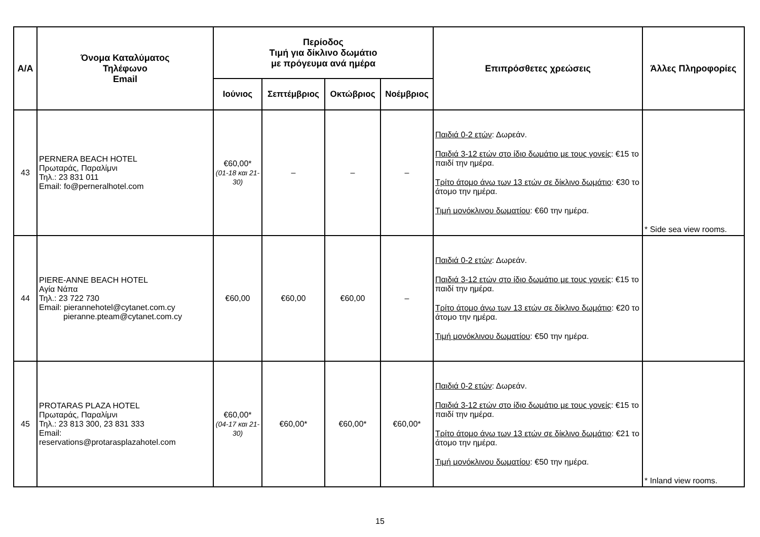| Α/Α | Όνομα Καταλύματος Τηλέφωνο Email | Περίοδος Τιμή για δίκλινο δωμάτιο με πρόγευμα ανά ημέρα | | | | Επιπρόσθετες χρεώσεις | Άλλες Πληροφορίες |
| --- | --- | --- | --- | --- | --- | --- | --- |
| | | Ιούνιος | Σεπτέμβριος | Οκτώβριος | Νοέμβριος | | |
| 43 | PERNERA BEACH HOTEL Πρωταράς, Παραλίμνι Τηλ.: 23 831 011 Email: fo@perneralhotel.com | €60,00* (01-18 και 21-30) | – | – | – | Παιδιά 0-2 ετών : Δωρεάν. Παιδιά 3-12 ετών στο ίδιο δωμάτιο με τους γονείς : €15 το παιδί την ημέρα. Τρίτο άτομο άνω των 13 ετών σε δίκλινο δωμάτιο : €30 το άτομο την ημέρα. Τιμή μονόκλινου δωματίου : €60 την ημέρα. | * Side sea view rooms. |
| 44 | PIERE-ANNE BEACH HOTEL Αγία Νάπα Τηλ.: 23 722 730 Email: pierannehotel@cytanet.com.cy pieranne.pteam@cytanet.com.cy | €60,00 | €60,00 | €60,00 | – | Παιδιά 0-2 ετών : Δωρεάν. Παιδιά 3-12 ετών στο ίδιο δωμάτιο με τους γονείς : €15 το παιδί την ημέρα. Τρίτο άτομο άνω των 13 ετών σε δίκλινο δωμάτιο : €20 το άτομο την ημέρα. Τιμή μονόκλινου δωματίου : €50 την ημέρα. | |
| 45 | PROTARAS PLAZA HOTEL Πρωταράς, Παραλίμνι Τηλ.: 23 813 300, 23 831 333 Email: reservations@protarasplazahotel.com | €60,00* (04-17 και 21-30) | €60,00* | €60,00* | €60,00* | Παιδιά 0-2 ετών : Δωρεάν. Παιδιά 3-12 ετών στο ίδιο δωμάτιο με τους γονείς : €15 το παιδί την ημέρα. Τρίτο άτομο άνω των 13 ετών σε δίκλινο δωμάτιο : €21 το άτομο την ημέρα. Τιμή μονόκλινου δωματίου : €50 την ημέρα. | * Inland view rooms. |
15